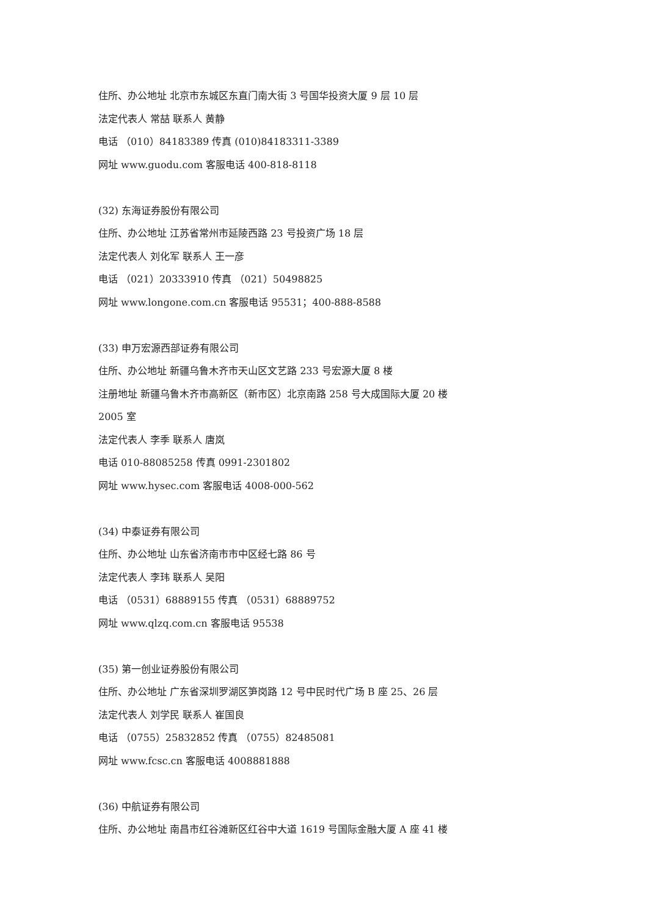住所、办公地址 北京市东城区东直门南大街 3 号国华投资大厦 9 层 10 层
法定代表人 常喆 联系人 黄静
电话 （010）84183389 传真 (010)84183311-3389
网址 www.guodu.com 客服电话 400-818-8118
(32) 东海证券股份有限公司
住所、办公地址 江苏省常州市延陵西路 23 号投资广场 18 层
法定代表人 刘化军 联系人 王一彦
电话 （021）20333910 传真 （021）50498825
网址 www.longone.com.cn 客服电话 95531；400-888-8588
(33) 申万宏源西部证券有限公司
住所、办公地址 新疆乌鲁木齐市天山区文艺路 233 号宏源大厦 8 楼
注册地址 新疆乌鲁木齐市高新区（新市区）北京南路 258 号大成国际大厦 20 楼
2005 室
法定代表人 李季 联系人 唐岚
电话 010-88085258 传真 0991-2301802
网址 www.hysec.com 客服电话 4008-000-562
(34) 中泰证券有限公司
住所、办公地址 山东省济南市市中区经七路 86 号
法定代表人 李玮 联系人 吴阳
电话 （0531）68889155 传真 （0531）68889752
网址 www.qlzq.com.cn 客服电话 95538
(35) 第一创业证券股份有限公司
住所、办公地址 广东省深圳罗湖区笋岗路 12 号中民时代广场 B 座 25、26 层
法定代表人 刘学民 联系人 崔国良
电话 （0755）25832852 传真 （0755）82485081
网址 www.fcsc.cn 客服电话 4008881888
(36) 中航证券有限公司
住所、办公地址 南昌市红谷滩新区红谷中大道 1619 号国际金融大厦 A 座 41 楼